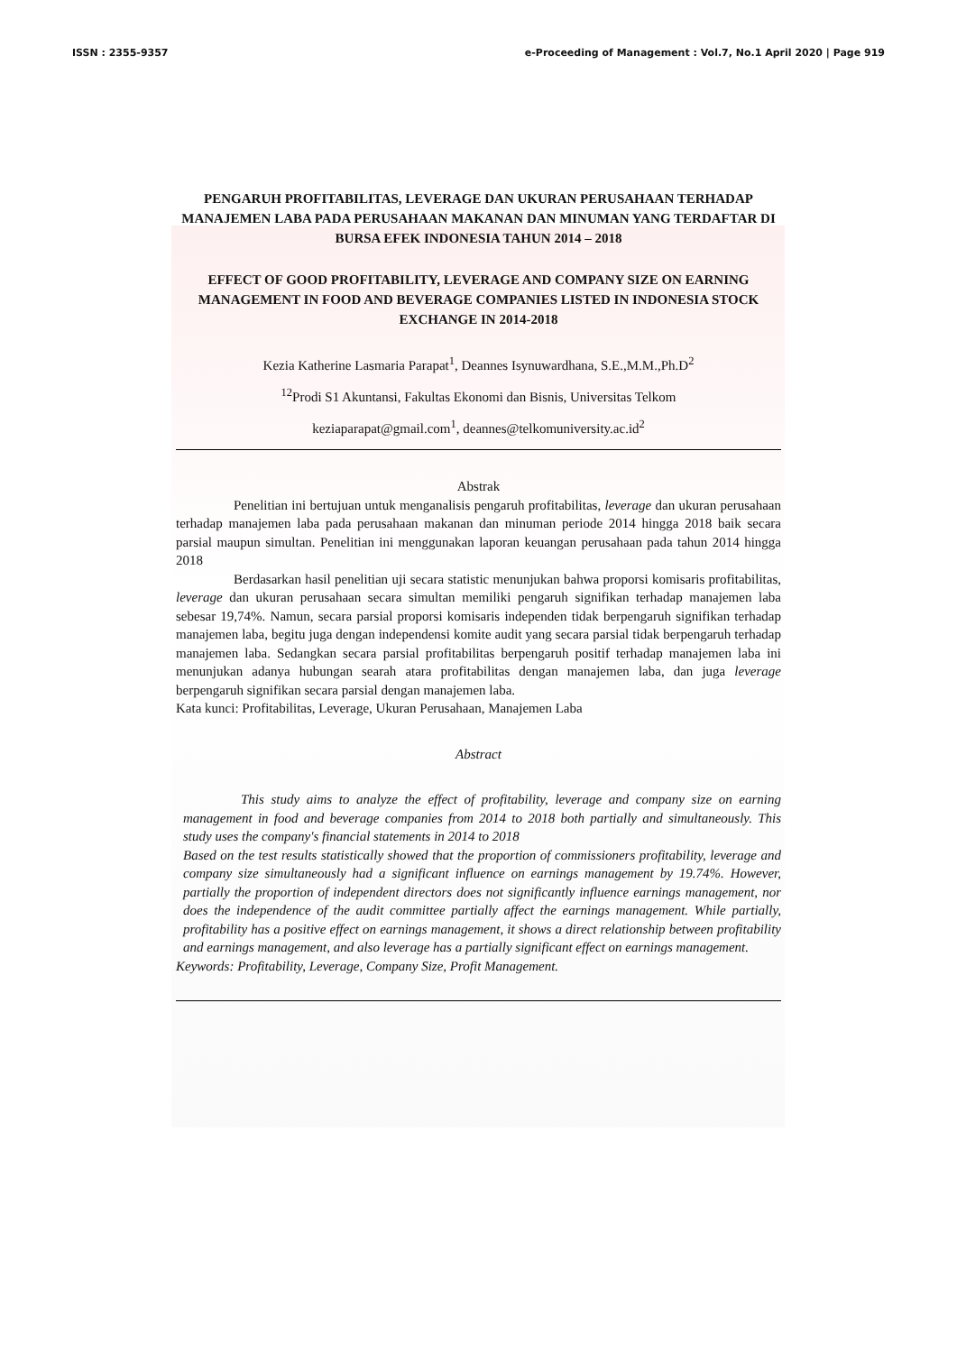ISSN : 2355-9357 e-Proceeding of Management : Vol.7, No.1 April 2020 | Page 919
PENGARUH PROFITABILITAS, LEVERAGE DAN UKURAN PERUSAHAAN TERHADAP MANAJEMEN LABA PADA PERUSAHAAN MAKANAN DAN MINUMAN YANG TERDAFTAR DI BURSA EFEK INDONESIA TAHUN 2014 – 2018
EFFECT OF GOOD PROFITABILITY, LEVERAGE AND COMPANY SIZE ON EARNING MANAGEMENT IN FOOD AND BEVERAGE COMPANIES LISTED IN INDONESIA STOCK EXCHANGE IN 2014-2018
Kezia Katherine Lasmaria Parapat<sup>1</sup>, Deannes Isynuwardhana, S.E.,M.M.,Ph.D<sup>2</sup>
<sup>12</sup> Prodi S1 Akuntansi, Fakultas Ekonomi dan Bisnis, Universitas Telkom
keziaparapat@gmail.com<sup>1</sup>, deannes@telkomuniversity.ac.id<sup>2</sup>
Abstrak
Penelitian ini bertujuan untuk menganalisis pengaruh profitabilitas, leverage dan ukuran perusahaan terhadap manajemen laba pada perusahaan makanan dan minuman periode 2014 hingga 2018 baik secara parsial maupun simultan. Penelitian ini menggunakan laporan keuangan perusahaan pada tahun 2014 hingga 2018
Berdasarkan hasil penelitian uji secara statistic menunjukan bahwa proporsi komisaris profitabilitas, leverage dan ukuran perusahaan secara simultan memiliki pengaruh signifikan terhadap manajemen laba sebesar 19,74%. Namun, secara parsial proporsi komisaris independen tidak berpengaruh signifikan terhadap manajemen laba, begitu juga dengan independensi komite audit yang secara parsial tidak berpengaruh terhadap manajemen laba. Sedangkan secara parsial profitabilitas berpengaruh positif terhadap manajemen laba ini menunjukan adanya hubungan searah atara profitabilitas dengan manajemen laba, dan juga leverage berpengaruh signifikan secara parsial dengan manajemen laba.
Kata kunci: Profitabilitas, Leverage, Ukuran Perusahaan, Manajemen Laba
Abstract
This study aims to analyze the effect of profitability, leverage and company size on earning management in food and beverage companies from 2014 to 2018 both partially and simultaneously. This study uses the company's financial statements in 2014 to 2018
Based on the test results statistically showed that the proportion of commissioners profitability, leverage and company size simultaneously had a significant influence on earnings management by 19.74%. However, partially the proportion of independent directors does not significantly influence earnings management, nor does the independence of the audit committee partially affect the earnings management. While partially, profitability has a positive effect on earnings management, it shows a direct relationship between profitability and earnings management, and also leverage has a partially significant effect on earnings management.
Keywords: Profitability, Leverage, Company Size, Profit Management.